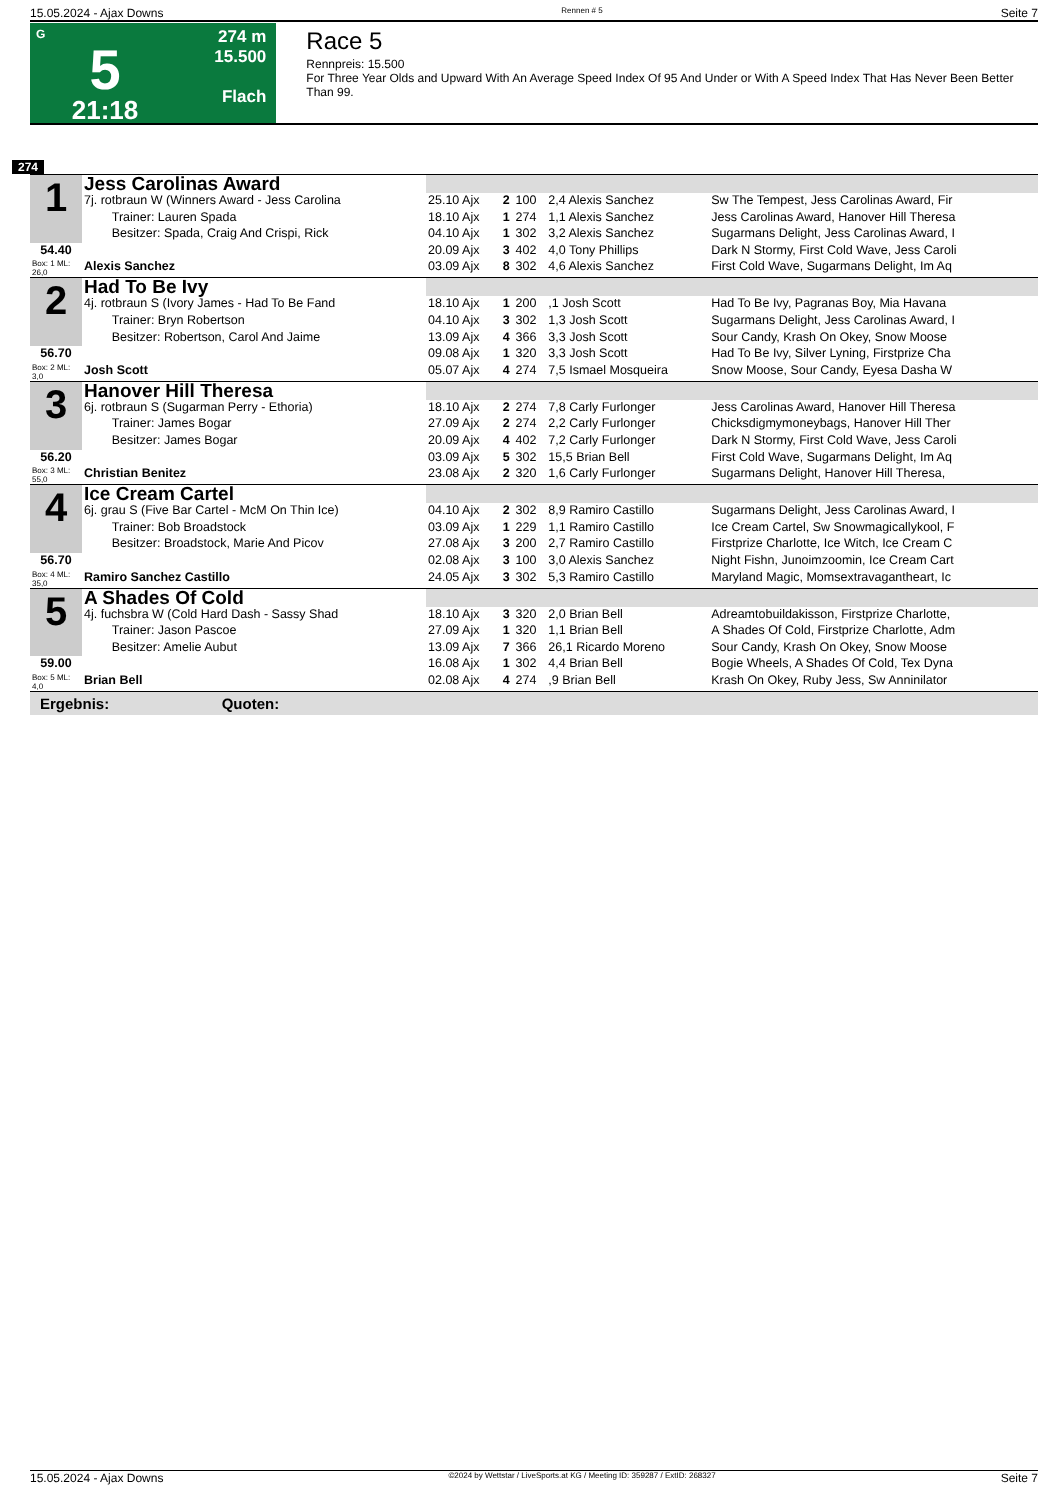15.05.2024 - Ajax Downs Rennen # 5 Seite 7
G
5
21:18
274 m
15.500
Flach
Race 5
Rennpreis: 15.500
For Three Year Olds and Upward With An Average Speed Index Of 95 And Under or With A Speed Index That Has Never Been Better Than 99.
274
| 1 | Jess Carolinas Award | | | | | |
| | 7j. rotbraun W (Winners Award - Jess Carolina | 25.10 Ajx | 2 | 100 | 2,4 Alexis Sanchez | Sw The Tempest, Jess Carolinas Award, Fir |
| | Trainer: Lauren Spada | 18.10 Ajx | 1 | 274 | 1,1 Alexis Sanchez | Jess Carolinas Award, Hanover Hill Theresa |
| | Besitzer: Spada, Craig And Crispi, Rick | 04.10 Ajx | 1 | 302 | 3,2 Alexis Sanchez | Sugarmans Delight, Jess Carolinas Award, I |
| 54.40 | | 20.09 Ajx | 3 | 402 | 4,0 Tony Phillips | Dark N Stormy, First Cold Wave, Jess Caroli |
| Box: 1 ML: 26,0 | Alexis Sanchez | 03.09 Ajx | 8 | 302 | 4,6 Alexis Sanchez | First Cold Wave, Sugarmans Delight, Im Aq |
| 2 | Had To Be Ivy | | | | | |
| | 4j. rotbraun S (Ivory James - Had To Be Fand | 18.10 Ajx | 1 | 200 | ,1 Josh Scott | Had To Be Ivy, Pagranas Boy, Mia Havana |
| | Trainer: Bryn Robertson | 04.10 Ajx | 3 | 302 | 1,3 Josh Scott | Sugarmans Delight, Jess Carolinas Award, I |
| | Besitzer: Robertson, Carol And Jaime | 13.09 Ajx | 4 | 366 | 3,3 Josh Scott | Sour Candy, Krash On Okey, Snow Moose |
| 56.70 | | 09.08 Ajx | 1 | 320 | 3,3 Josh Scott | Had To Be Ivy, Silver Lyning, Firstprize Cha |
| Box: 2 ML: 3,0 | Josh Scott | 05.07 Ajx | 4 | 274 | 7,5 Ismael Mosqueira | Snow Moose, Sour Candy, Eyesa Dasha W |
| 3 | Hanover Hill Theresa | | | | | |
| | 6j. rotbraun S (Sugarman Perry - Ethoria) | 18.10 Ajx | 2 | 274 | 7,8 Carly Furlonger | Jess Carolinas Award, Hanover Hill Theresa |
| | Trainer: James Bogar | 27.09 Ajx | 2 | 274 | 2,2 Carly Furlonger | Chicksdigmymoneybags, Hanover Hill Ther |
| | Besitzer: James Bogar | 20.09 Ajx | 4 | 402 | 7,2 Carly Furlonger | Dark N Stormy, First Cold Wave, Jess Caroli |
| 56.20 | | 03.09 Ajx | 5 | 302 | 15,5 Brian Bell | First Cold Wave, Sugarmans Delight, Im Aq |
| Box: 3 ML: 55,0 | Christian Benitez | 23.08 Ajx | 2 | 320 | 1,6 Carly Furlonger | Sugarmans Delight, Hanover Hill Theresa, |
| 4 | Ice Cream Cartel | | | | | |
| | 6j. grau S (Five Bar Cartel - McM On Thin Ice) | 04.10 Ajx | 2 | 302 | 8,9 Ramiro Castillo | Sugarmans Delight, Jess Carolinas Award, I |
| | Trainer: Bob Broadstock | 03.09 Ajx | 1 | 229 | 1,1 Ramiro Castillo | Ice Cream Cartel, Sw Snowmagicallykool, F |
| | Besitzer: Broadstock, Marie And Picov | 27.08 Ajx | 3 | 200 | 2,7 Ramiro Castillo | Firstprize Charlotte, Ice Witch, Ice Cream C |
| 56.70 | | 02.08 Ajx | 3 | 100 | 3,0 Alexis Sanchez | Night Fishn, Junoimzoomin, Ice Cream Cart |
| Box: 4 ML: 35,0 | Ramiro Sanchez Castillo | 24.05 Ajx | 3 | 302 | 5,3 Ramiro Castillo | Maryland Magic, Momsextravagantheart, Ic |
| 5 | A Shades Of Cold | | | | | |
| | 4j. fuchsbra W (Cold Hard Dash - Sassy Shad | 18.10 Ajx | 3 | 320 | 2,0 Brian Bell | Adreamtobuildakisson, Firstprize Charlotte, |
| | Trainer: Jason Pascoe | 27.09 Ajx | 1 | 320 | 1,1 Brian Bell | A Shades Of Cold, Firstprize Charlotte, Adm |
| | Besitzer: Amelie Aubut | 13.09 Ajx | 7 | 366 | 26,1 Ricardo Moreno | Sour Candy, Krash On Okey, Snow Moose |
| 59.00 | | 16.08 Ajx | 1 | 302 | 4,4 Brian Bell | Bogie Wheels, A Shades Of Cold, Tex Dyna |
| Box: 5 ML: 4,0 | Brian Bell | 02.08 Ajx | 4 | 274 | ,9 Brian Bell | Krash On Okey, Ruby Jess, Sw Anninilator |
| Ergebnis: Quoten: | | | | | | |
15.05.2024 - Ajax Downs ©2024 by Wettstar / LiveSports.at KG / Meeting ID: 359287 / ExtID: 268327 Seite 7